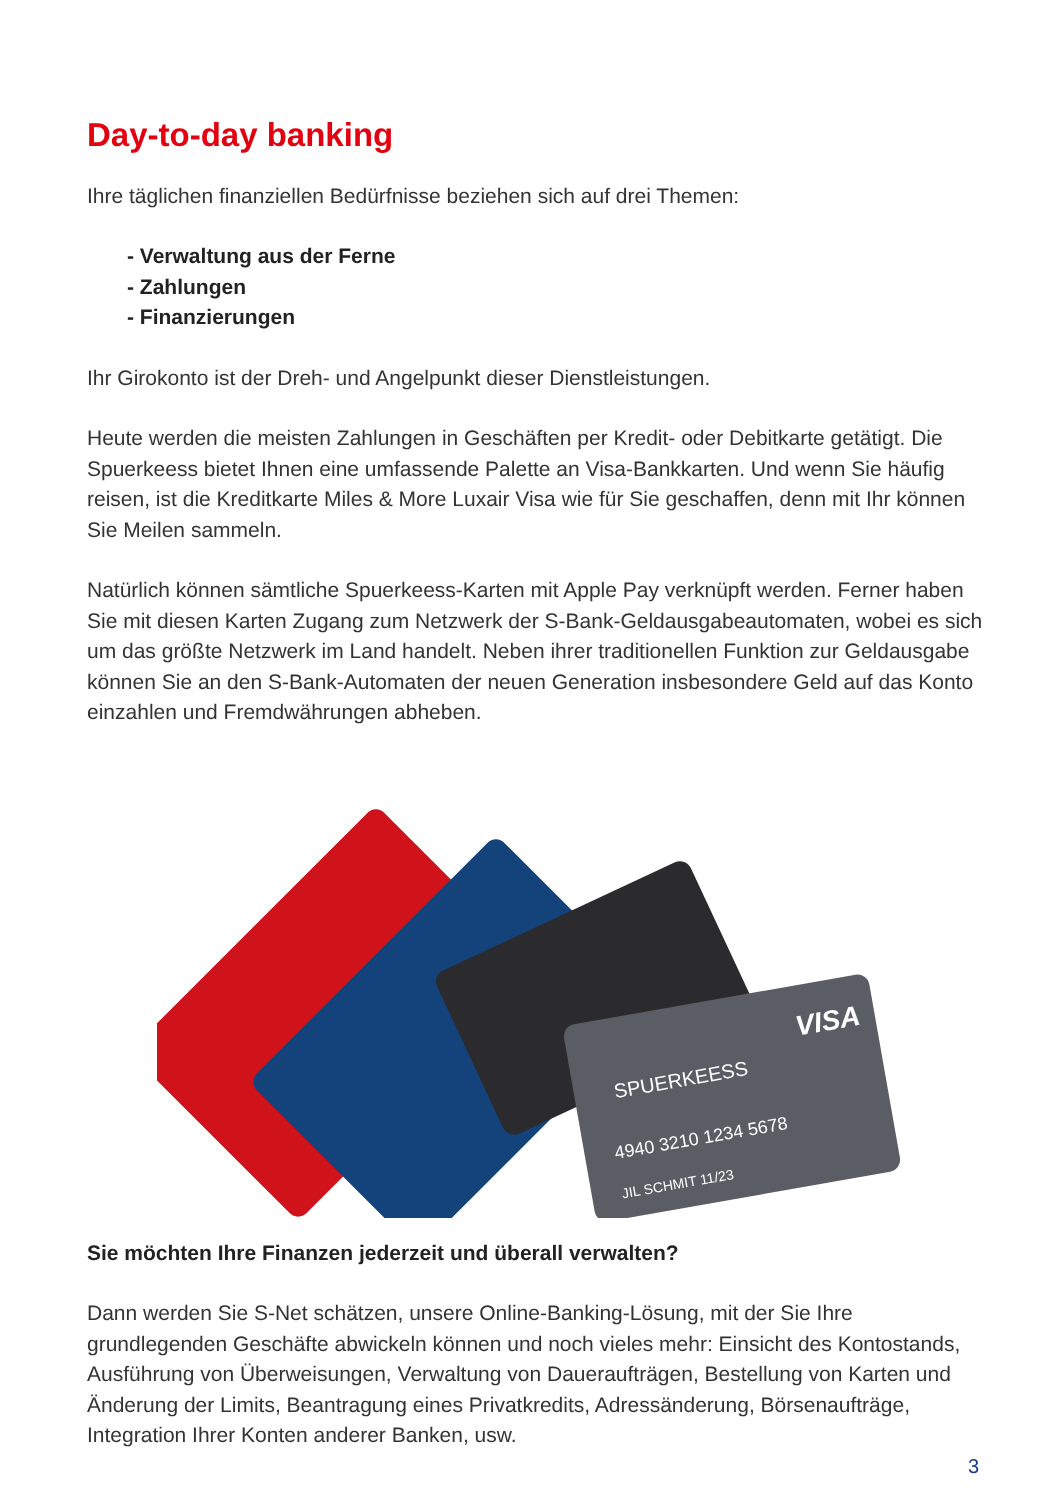Day-to-day banking
Ihre täglichen finanziellen Bedürfnisse beziehen sich auf drei Themen:
- Verwaltung aus der Ferne
- Zahlungen
- Finanzierungen
Ihr Girokonto ist der Dreh- und Angelpunkt dieser Dienstleistungen.
Heute werden die meisten Zahlungen in Geschäften per Kredit- oder Debitkarte getätigt. Die Spuerkeess bietet Ihnen eine umfassende Palette an Visa-Bankkarten. Und wenn Sie häufig reisen, ist die Kreditkarte Miles & More Luxair Visa wie für Sie geschaffen, denn mit Ihr können Sie Meilen sammeln.
Natürlich können sämtliche Spuerkeess-Karten mit Apple Pay verknüpft werden. Ferner haben Sie mit diesen Karten Zugang zum Netzwerk der S-Bank-Geldausgabeautomaten, wobei es sich um das größte Netzwerk im Land handelt. Neben ihrer traditionellen Funktion zur Geldausgabe können Sie an den S-Bank-Automaten der neuen Generation insbesondere Geld auf das Konto einzahlen und Fremdwährungen abheben.
SPUERKEESS
VISA
4940 3210 1234 5678
JIL SCHMIT 11/23
Sie möchten Ihre Finanzen jederzeit und überall verwalten?
Dann werden Sie S-Net schätzen, unsere Online-Banking-Lösung, mit der Sie Ihre grundlegenden Geschäfte abwickeln können und noch vieles mehr: Einsicht des Kontostands, Ausführung von Überweisungen, Verwaltung von Daueraufträgen, Bestellung von Karten und Änderung der Limits, Beantragung eines Privatkredits, Adressänderung, Börsenaufträge, Integration Ihrer Konten anderer Banken, usw.
3